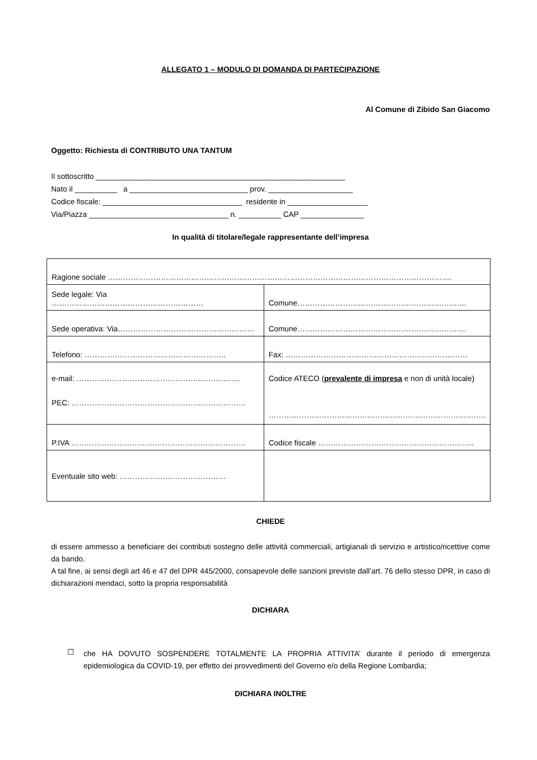ALLEGATO 1 – MODULO DI DOMANDA DI PARTECIPAZIONE
Al Comune di Zibido San Giacomo
Oggetto: Richiesta di CONTRIBUTO UNA TANTUM
Il sottoscritto ___________________________________________________________
Nato il __________ a ____________________________ prov. ____________________
Codice fiscale: _________________________________ residente in ___________________
Via/Piazza _________________________________ n. __________ CAP _______________
In qualità di titolare/legale rappresentante dell’impresa
| Ragione sociale ………………………………………………………………………………………………………………………. | |
| Sede legale: Via …………………………………………………… | Comune…………………………………………………………. |
| Sede operativa: Via……………………………………………… | Comune…………………………………………………………. |
| Telefono: ……………………………………………….. | Fax: ……………………………………………………………… |
| e-mail: ……………………………………………………….. PEC: …………………………………………………………… | Codice ATECO ( prevalente di impresa e non di unità locale) ………………………………………………………………………….. |
| P.IVA …………………………………………………………… | Codice fiscale …………………………………………………….. |
| Eventuale sito web: …………………………………… | |
CHIEDE
di essere ammesso a beneficiare dei contributi sostegno delle attività commerciali, artigianali di servizio e artistico/ricettive come da bando.
A tal fine, ai sensi degli art 46 e 47 del DPR 445/2000, consapevole delle sanzioni previste dall’art. 76 dello stesso DPR, in caso di dichiarazioni mendaci, sotto la propria responsabilità
DICHIARA
☐
che HA DOVUTO SOSPENDERE TOTALMENTE LA PROPRIA ATTIVITA’ durante il periodo di emergenza epidemiologica da COVID-19, per effetto dei provvedimenti del Governo e/o della Regione Lombardia;
DICHIARA INOLTRE